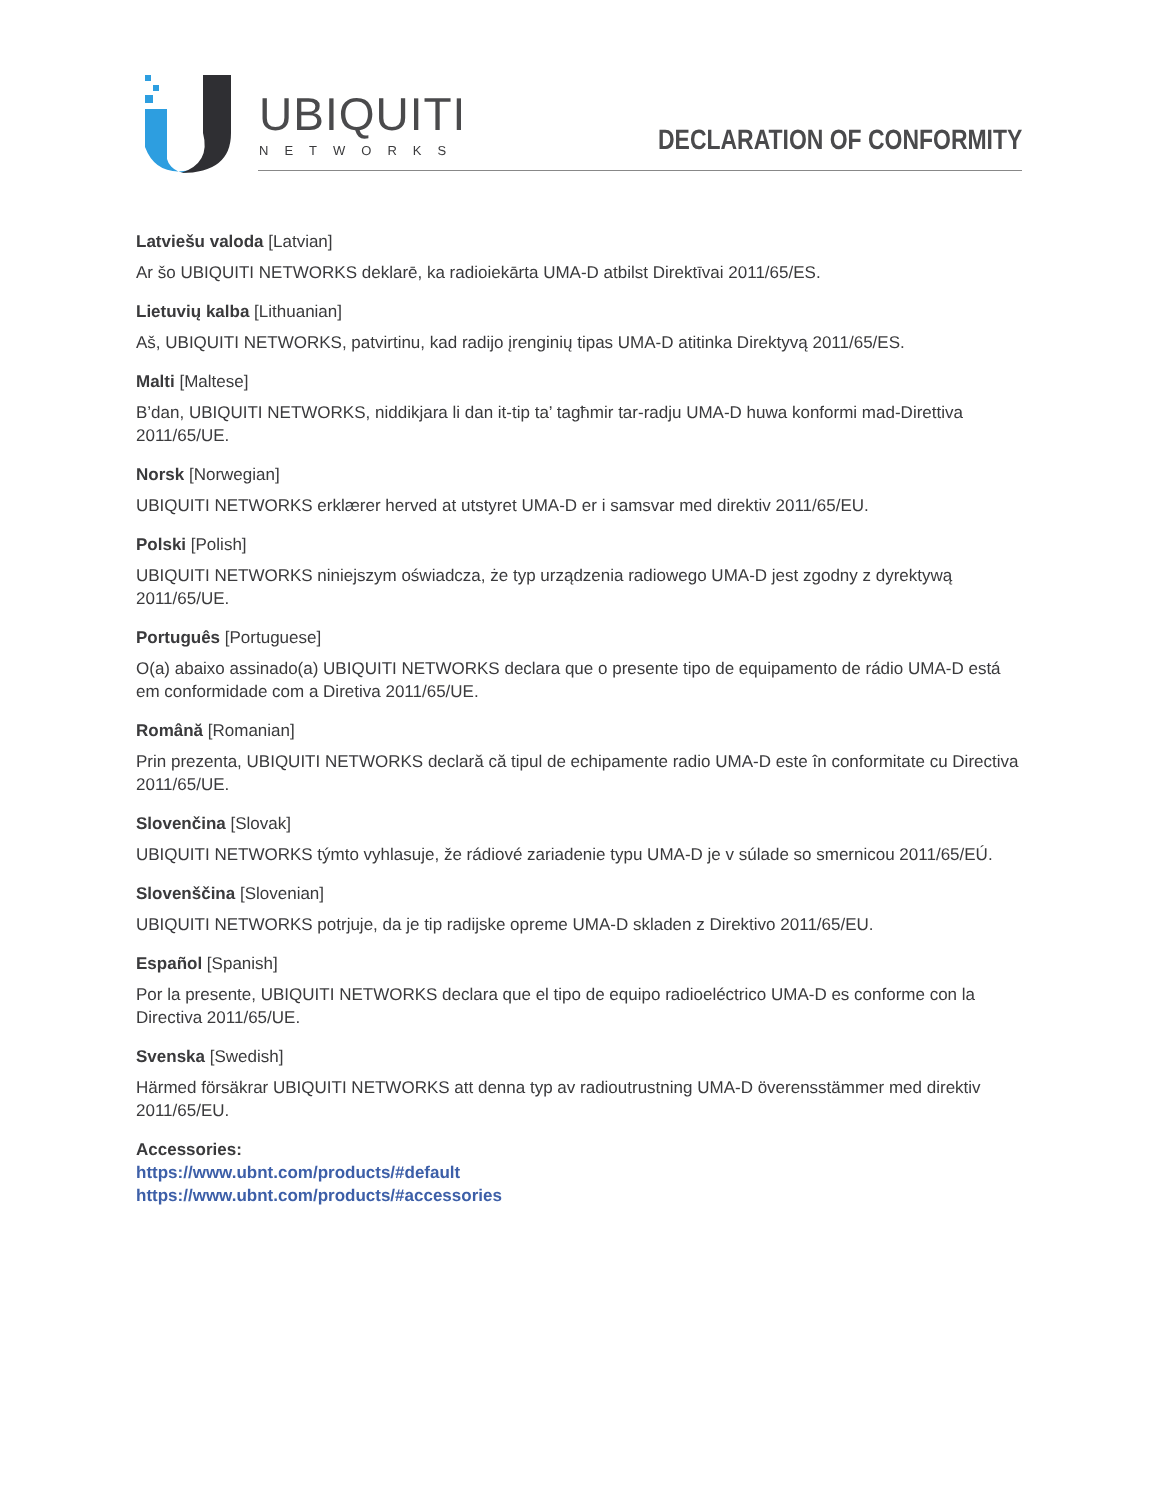UBIQUITI
NETWORKS
DECLARATION OF CONFORMITY
Latviešu valoda [Latvian]
Ar šo UBIQUITI NETWORKS deklarē, ka radioiekārta UMA-D atbilst Direktīvai 2011/65/ES.
Lietuvių kalba [Lithuanian]
Aš, UBIQUITI NETWORKS, patvirtinu, kad radijo įrenginių tipas UMA-D atitinka Direktyvą 2011/65/ES.
Malti [Maltese]
B’dan, UBIQUITI NETWORKS, niddikjara li dan it-tip ta’ tagħmir tar-radju UMA-D huwa konformi mad-Direttiva 2011/65/UE.
Norsk [Norwegian]
UBIQUITI NETWORKS erklærer herved at utstyret UMA-D er i samsvar med direktiv 2011/65/EU.
Polski [Polish]
UBIQUITI NETWORKS niniejszym oświadcza, że typ urządzenia radiowego UMA-D jest zgodny z dyrektywą 2011/65/UE.
Português [Portuguese]
O(a) abaixo assinado(a) UBIQUITI NETWORKS declara que o presente tipo de equipamento de rádio UMA-D está em conformidade com a Diretiva 2011/65/UE.
Română [Romanian]
Prin prezenta, UBIQUITI NETWORKS declară că tipul de echipamente radio UMA-D este în conformitate cu Directiva 2011/65/UE.
Slovenčina [Slovak]
UBIQUITI NETWORKS týmto vyhlasuje, že rádiové zariadenie typu UMA-D je v súlade so smernicou 2011/65/EÚ.
Slovenščina [Slovenian]
UBIQUITI NETWORKS potrjuje, da je tip radijske opreme UMA-D skladen z Direktivo 2011/65/EU.
Español [Spanish]
Por la presente, UBIQUITI NETWORKS declara que el tipo de equipo radioeléctrico UMA-D es conforme con la Directiva 2011/65/UE.
Svenska [Swedish]
Härmed försäkrar UBIQUITI NETWORKS att denna typ av radioutrustning UMA-D överensstämmer med direktiv 2011/65/EU.
Accessories:
https://www.ubnt.com/products/#default
https://www.ubnt.com/products/#accessories